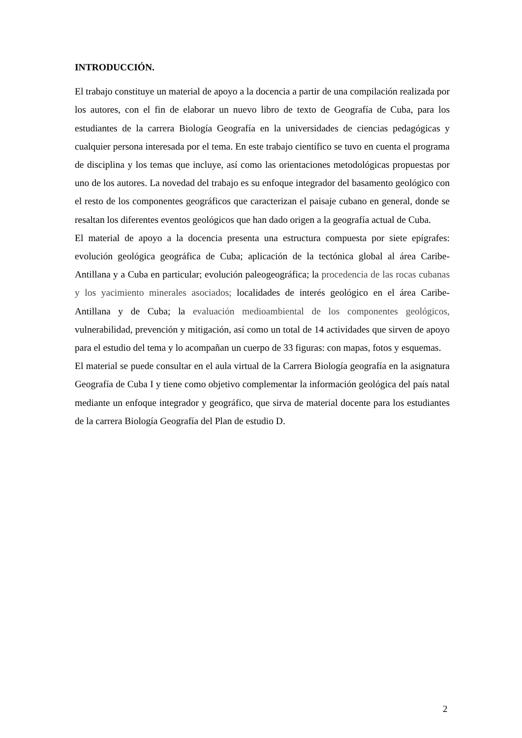INTRODUCCIÓN.
El trabajo constituye un material de apoyo a la docencia a partir de una compilación realizada por los autores, con el fin de elaborar un nuevo libro de texto de Geografía de Cuba, para los estudiantes de la carrera Biología Geografía en la universidades de ciencias pedagógicas y cualquier persona interesada por el tema. En este trabajo científico se tuvo en cuenta el programa de disciplina y los temas que incluye, así como las orientaciones metodológicas propuestas por uno de los autores. La novedad del trabajo es su enfoque integrador del basamento geológico con el resto de los componentes geográficos que caracterizan el paisaje cubano en general, donde se resaltan los diferentes eventos geológicos que han dado origen a la geografía actual de Cuba.
El material de apoyo a la docencia presenta una estructura compuesta por siete epígrafes: evolución geológica geográfica de Cuba; aplicación de la tectónica global al área Caribe-Antillana y a Cuba en particular; evolución paleogeográfica; la procedencia de las rocas cubanas y los yacimiento minerales asociados; localidades de interés geológico en el área Caribe- Antillana y de Cuba; la evaluación medioambiental de los componentes geológicos, vulnerabilidad, prevención y mitigación, así como un total de 14 actividades que sirven de apoyo para el estudio del tema y lo acompañan un cuerpo de 33 figuras: con mapas, fotos y esquemas.
El material se puede consultar en el aula virtual de la Carrera Biología geografía en la asignatura Geografía de Cuba I y tiene como objetivo complementar la información geológica del país natal mediante un enfoque integrador y geográfico, que sirva de material docente para los estudiantes de la carrera Biología Geografía del Plan de estudio D.
2